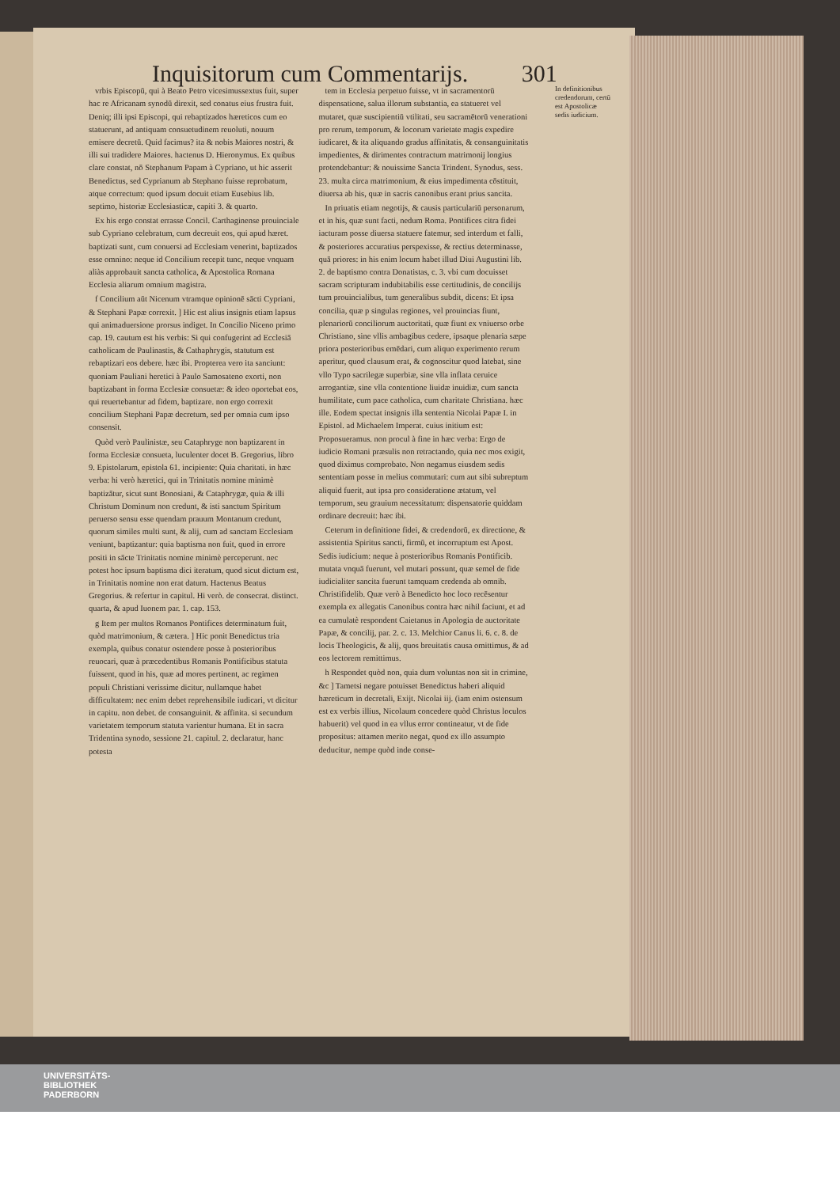Inquisitorum cum Commentarijs. 301
vrbis Episcopū, qui à Beato Petro vicesimussextus fuit, super hac re Africanam synodū direxit, sed conatus eius frustra fuit. Deniq; illi ipsi Episcopi, qui rebaptizados hæreticos cum eo statuerunt, ad antiquam consuetudinem reuoluti, nouum emisere decretū. Quid facimus? ita & nobis Maiores nostri, & illi sui tradidere Maiores. hactenus D. Hieronymus. Ex quibus clare constat, nō Stephanum Papam à Cypriano, ut hic asserit Benedictus, sed Cyprianum ab Stephano fuisse reprobatum, atque correctum: quod ipsum docuit etiam Eusebius lib. septimo, historiæ Ecclesiasticæ, capiti 3. & quarto.
Ex his ergo constat errasse Concil. Carthaginense prouinciale sub Cypriano celebratum, cum decreuit eos, qui apud hæret. baptizati sunt, cum conuersi ad Ecclesiam venerint, baptizados esse omnino: neque id Concilium recepit tunc, neque vnquam aliàs approbauit sancta catholica, & Apostolica Romana Ecclesia aliarum omnium magistra.
f Concilium aūt Nicenum vtramque opinionē sācti Cypriani, & Stephani Papæ correxit. ] Hic est alius insignis etiam lapsus qui animaduersione prorsus indiget. In Concilio Niceno primo cap. 19. cautum est his verbis: Si qui confugerint ad Ecclesiā catholicam de Paulinastis, & Cathaphrygis, statutum est rebaptizari eos debere. hæc ibi. Propterea vero ita sanciunt: quoniam Pauliani heretici à Paulo Samosateno exorti, non baptizabant in forma Ecclesiæ consuetæ: & ideo oportebat eos, qui reuertebantur ad fidem, baptizare. non ergo correxit concilium Stephani Papæ decretum, sed per omnia cum ipso consensit.
Quòd verò Paulinistæ, seu Cataphryge non baptizarent in forma Ecclesiæ consueta, luculenter docet B. Gregorius, libro 9. Epistolarum, epistola 61. incipiente: Quia charitati. in hæc verba: hi verò hæretici, qui in Trinitatis nomine minimè baptizātur, sicut sunt Bonosiani, & Cataphrygæ, quia & illi Christum Dominum non credunt, & isti sanctum Spiritum peruerso sensu esse quendam prauum Montanum credunt, quorum similes multi sunt, & alij, cum ad sanctam Ecclesiam veniunt, baptizantur: quia baptisma non fuit, quod in errore positi in sācte Trinitatis nomine minimè perceperunt. nec potest hoc ipsum baptisma dici iteratum, quod sicut dictum est, in Trinitatis nomine non erat datum. Hactenus Beatus Gregorius. & refertur in capitul. Hi verò. de consecrat. distinct. quarta, & apud Iuonem par. 1. cap. 153.
g Item per multos Romanos Pontifices determinatum fuit, quòd matrimonium, & cætera. ] Hic ponit Benedictus tria exempla, quibus conatur ostendere posse à posterioribus reuocari, quæ à præcedentibus Romanis Pontificibus statuta fuissent, quod in his, quæ ad mores pertinent, ac regimen populi Christiani verissime dicitur, nullamque habet difficultatem: nec enim debet reprehensibile iudicari, vt dicitur in capitu. non debet. de consanguinit. & affinita. si secundum varietatem temporum statuta varientur humana. Et in sacra Tridentina synodo, sessione 21. capitul. 2. declaratur, hanc potesta
tem in Ecclesia perpetuo fuisse, vt in sacramentorū dispensatione, salua illorum substantia, ea statueret vel mutaret, quæ suscipientiū vtilitati, seu sacramētorū venerationi pro rerum, temporum, & locorum varietate magis expedire iudicaret, & ita aliquando gradus affinitatis, & consanguinitatis impedientes, & dirimentes contractum matrimonij longius protendebantur: & nouissime Sancta Trindent. Synodus, sess. 23. multa circa matrimonium, & eius impedimenta cōstituit, diuersa ab his, quæ in sacris canonibus erant prius sancita.
In priuatis etiam negotijs, & causis particulariū personarum, et in his, quæ sunt facti, nedum Roma. Pontifices citra fidei iacturam posse diuersa statuere fatemur, sed interdum et falli, & posteriores accuratius perspexisse, & rectius determinasse, quā priores: in his enim locum habet illud Diui Augustini lib. 2. de baptismo contra Donatistas, c. 3. vbi cum docuisset sacram scripturam indubitabilis esse certitudinis, de concilijs tum prouincialibus, tum generalibus subdit, dicens: Et ipsa concilia, quæ p singulas regiones, vel prouincias fiunt, plenariorū conciliorum auctoritati, quæ fiunt ex vniuerso orbe Christiano, sine vllis ambagibus cedere, ipsaque plenaria sæpe priora posterioribus emēdari, cum aliquo experimento rerum aperitur, quod clausum erat, & cognoscitur quod latebat, sine vllo Typo sacrilegæ superbiæ, sine vlla inflata ceruice arrogantiæ, sine vlla contentione liuidæ inuidiæ, cum sancta humilitate, cum pace catholica, cum charitate Christiana. hæc ille. Eodem spectat insignis illa sententia Nicolai Papæ I. in Epistol. ad Michaelem Imperat. cuius initium est: Proposueramus. non procul à fine in hæc verba: Ergo de iudicio Romani præsulis non retractando, quia nec mos exigit, quod diximus comprobato. Non negamus eiusdem sedis sententiam posse in melius commutari: cum aut sibi subreptum aliquid fuerit, aut ipsa pro consideratione ætatum, vel temporum, seu grauium necessitatum: dispensatorie quiddam ordinare decreuit: hæc ibi.
Ceterum in definitione fidei, & credendorū, ex directione, & assistentia Spiritus sancti, firmū, et incorruptum est Apost. Sedis iudicium: neque à posterioribus Romanis Pontificib. mutata vnquā fuerunt, vel mutari possunt, quæ semel de fide iudicialiter sancita fuerunt tamquam credenda ab omnib. Christifidelib. Quæ verò à Benedicto hoc loco recēsentur exempla ex allegatis Canonibus contra hæc nihil faciunt, et ad ea cumulatè respondent Caietanus in Apologia de auctoritate Papæ, & concilij, par. 2. c. 13. Melchior Canus li. 6. c. 8. de locis Theologicis, & alij, quos breuitatis causa omittimus, & ad eos lectorem remittimus.
h Respondet quòd non, quia dum voluntas non sit in crimine, &c ] Tametsi negare potuisset Benedictus haberi aliquid hæreticum in decretali, Exijt. Nicolai iij. (iam enim ostensum est ex verbis illius, Nicolaum concedere quòd Christus loculos habuerit) vel quod in ea vllus error contineatur, vt de fide propositus: attamen merito negat, quod ex illo assumpto deducitur, nempe quòd inde conse-
In definitionibus credendorum, certū est Apostolicæ sedis iudicium.
UNIVERSITÄTS-
BIBLIOTHEK
PADERBORN